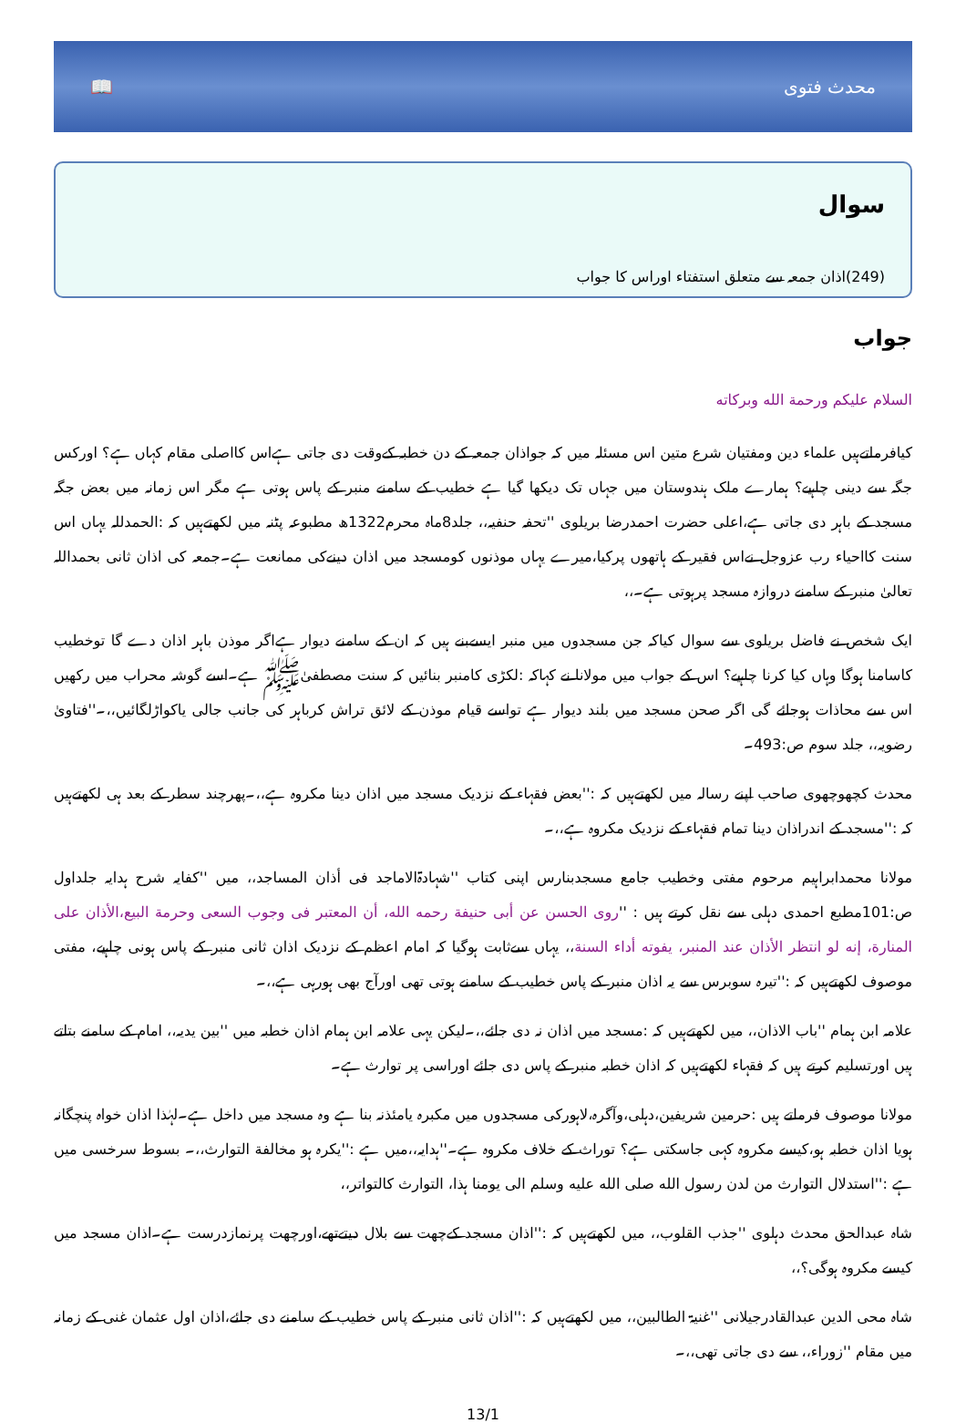📖 محدث فتوی
سوال
(249)اذان جمعہ سے متعلق استفتاء اوراس کا جواب
جواب
السلام علیکم ورحمة الله وبرکاته
کیافرماتےہیں علماء دین ومفتیان شرع متین اس مسئلہ میں کہ جواذان جمعہ کے دن خطبہ کےوقت دی جاتی ہےاس کااصلی مقام کہاں ہے؟ اورکس جگہ سے دینی چاہیے؟ ہمارے ملک ہندوستان میں جہاں تک دیکھا گیا ہے خطیب کے سامنے منبر کے پاس ہوتی ہے مگر اس زمانہ میں بعض جگہ مسجد کے باہر دی جاتی ہے،اعلی حضرت احمدرضا بریلوی ''تحفہ حنفیہ،، جلد8ماہ محرم1322ھ مطبوعہ پٹنہ میں لکھتےہیں کہ :الحمدللہ یہاں اس سنت کااحیاء رب عزوجل نےاس فقیر کے ہاتھوں پرکیا،میرے یہاں موذنوں کومسجد میں اذان دینےکی ممانعت ہے۔جمعہ کی اذان ثانی بحمداللہ تعالیٰ منبر کے سامنے دروازہ مسجد پرہوتی ہے۔،،
ایک شخص نے فاضل بریلوی سے سوال کیاکہ جن مسجدوں میں منبر ایسےبنے ہیں کہ ان کے سامنے دیوار ہےاگر موذن باہر اذان دے گا توخطیب کاسامنا ہوگا وہاں کیا کرنا چاہیے؟ اس کے جواب میں مولانا نے کہاکہ :لکڑی کامنبر بنائیں کہ سنت مصطفیٰﷺ ہے۔اسے گوشہ محراب میں رکھیں اس سے محاذات ہوجائے گی اگر صحن مسجد میں بلند دیوار ہے تواسے قیام موذن کے لائق تراش کرباہر کی جانب جالی یاکواڑلگائیں،،۔''فتاویٰ رضویہ،، جلد سوم ص:493۔
محدث کچھوچھوی صاحب اپنے رسالہ میں لکھتےہیں کہ :''بعض فقہاء کے نزدیک مسجد میں اذان دینا مکروہ ہے،،۔پھرچند سطر کے بعد ہی لکھتےہیں کہ :''مسجد کے اندراذان دینا تمام فقہاء کے نزدیک مکروہ ہے،،۔
مولانا محمدابراہیم مرحوم مفتی وخطیب جامع مسجدبنارس اپنی کتاب ''شہادۃالاماجد فی أذان المساجد،، میں ''کفایہ شرح ہدایہ جلداول ص:101مطبع احمدی دہلی سے نقل کرتے ہیں : ''روی الحسن عن أبی حنیفة رحمه الله، أن المعتبر فی وجوب السعی وحرمة البیع،الأذان علی المنارة، إنه لو انتظر الأذان عند المنبر، یفوته أداء السنة،، یہاں سےثابت ہوگیا کہ امام اعظم کے نزدیک اذان ثانی منبر کے پاس ہونی چاہیے، مفتی موصوف لکھتےہیں کہ :''تیرہ سوبرس سے یہ اذان منبر کے پاس خطیب کے سامنے ہوتی تھی اورآج بھی ہورہی ہے،،۔
علامہ ابن ہمام ''باب الاذان،، میں لکھتےہیں کہ :مسجد میں اذان نہ دی جائے،،۔لیکن یہی علامہ ابن ہمام اذان خطبہ میں ''بین یدیہ،، امام کے سامنے بتاتے ہیں اورتسلیم کرتے ہیں کہ فقہاء لکھتےہیں کہ اذان خطبہ منبر کے پاس دی جائے اوراسی پر توارث ہے۔
مولانا موصوف فرماتے ہیں :حرمین شریفین،دہلی،وآگرہ،لاہورکی مسجدوں میں مکبرہ یامئذنہ بنا ہے وہ مسجد میں داخل ہے۔لہٰذا اذان خواہ پنچگانہ ہویا اذان خطبہ ہو،کیسے مکروہ کہی جاسکتی ہے؟ توراث کے خلاف مکروہ ہے۔''ہدایہ،،میں ہے :''یکرہ ہو مخالفة التوارث،،۔ بسوط سرخسی میں ہے :''استدلال التوارث من لدن رسول الله صلی الله علیه وسلم الی یومنا ہذا، التوارث کالتواتر،،
شاہ عبدالحق محدث دہلوی ''جذب القلوب،، میں لکھتےہیں کہ :''اذان مسجد کےچھت سے بلال دیتےتھے،اورچھت پرنمازدرست ہے۔اذان مسجد میں کیسے مکروہ ہوگی؟،،
شاہ محی الدین عبدالقادرجیلانی ''غنیۃ الطالبین،، میں لکھتےہیں کہ :''اذان ثانی منبر کے پاس خطیب کے سامنے دی جائے،اذان اول عثمان غنی کے زمانہ میں مقام ''زوراء،، سے دی جاتی تھی،،۔
13/1